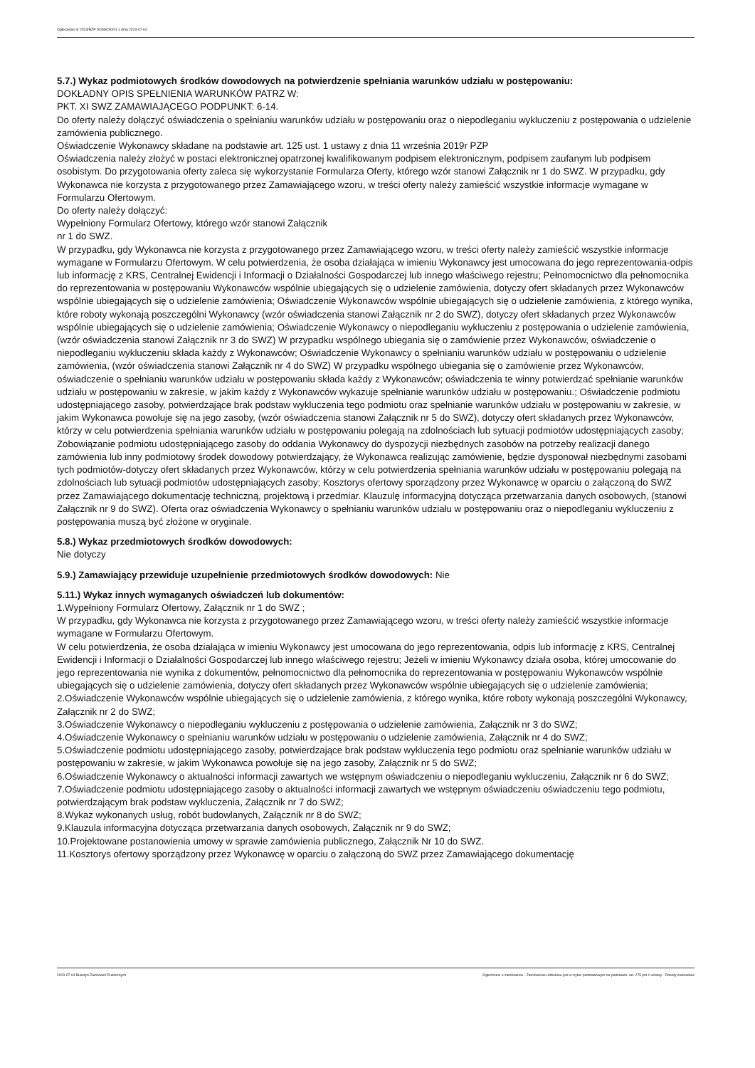Ogłoszenie nr 2023/BZP 00288290/01 z dnia 2023-07-04
5.7.) Wykaz podmiotowych środków dowodowych na potwierdzenie spełniania warunków udziału w postępowaniu:
DOKŁADNY OPIS SPEŁNIENIA WARUNKÓW PATRZ W:
PKT. XI SWZ ZAMAWIAJĄCEGO PODPUNKT: 6-14.
Do oferty należy dołączyć oświadczenia o spełnianiu warunków udziału w postępowaniu oraz o niepodleganiu wykluczeniu z postępowania o udzielenie zamówienia publicznego.
Oświadczenie Wykonawcy składane na podstawie art. 125 ust. 1 ustawy z dnia 11 września 2019r PZP
Oświadczenia należy złożyć w postaci elektronicznej opatrzonej kwalifikowanym podpisem elektronicznym, podpisem zaufanym lub podpisem osobistym. Do przygotowania oferty zaleca się wykorzystanie Formularza Oferty, którego wzór stanowi Załącznik nr 1 do SWZ. W przypadku, gdy Wykonawca nie korzysta z przygotowanego przez Zamawiającego wzoru, w treści oferty należy zamieścić wszystkie informacje wymagane w Formularzu Ofertowym.
Do oferty należy dołączyć:
Wypełniony Formularz Ofertowy, którego wzór stanowi Załącznik
nr 1 do SWZ.
W przypadku, gdy Wykonawca nie korzysta z przygotowanego przez Zamawiającego wzoru, w treści oferty należy zamieścić wszystkie informacje wymagane w Formularzu Ofertowym. W celu potwierdzenia, że osoba działająca w imieniu Wykonawcy jest umocowana do jego reprezentowania-odpis lub informację z KRS, Centralnej Ewidencji i Informacji o Działalności Gospodarczej lub innego właściwego rejestru; Pełnomocnictwo dla pełnomocnika do reprezentowania w postępowaniu Wykonawców wspólnie ubiegających się o udzielenie zamówienia, dotyczy ofert składanych przez Wykonawców wspólnie ubiegających się o udzielenie zamówienia; Oświadczenie Wykonawców wspólnie ubiegających się o udzielenie zamówienia, z którego wynika, które roboty wykonają poszczególni Wykonawcy (wzór oświadczenia stanowi Załącznik nr 2 do SWZ), dotyczy ofert składanych przez Wykonawców wspólnie ubiegających się o udzielenie zamówienia; Oświadczenie Wykonawcy o niepodleganiu wykluczeniu z postępowania o udzielenie zamówienia, (wzór oświadczenia stanowi Załącznik nr 3 do SWZ) W przypadku wspólnego ubiegania się o zamówienie przez Wykonawców, oświadczenie o niepodleganiu wykluczeniu składa każdy z Wykonawców; Oświadczenie Wykonawcy o spełnianiu warunków udziału w postępowaniu o udzielenie zamówienia, (wzór oświadczenia stanowi Załącznik nr 4 do SWZ) W przypadku wspólnego ubiegania się o zamówienie przez Wykonawców, oświadczenie o spełnianiu warunków udziału w postępowaniu składa każdy z Wykonawców; oświadczenia te winny potwierdzać spełnianie warunków udziału w postępowaniu w zakresie, w jakim każdy z Wykonawców wykazuje spełnianie warunków udziału w postępowaniu.; Oświadczenie podmiotu udostępniającego zasoby, potwierdzające brak podstaw wykluczenia tego podmiotu oraz spełnianie warunków udziału w postępowaniu w zakresie, w jakim Wykonawca powołuje się na jego zasoby, (wzór oświadczenia stanowi Załącznik nr 5 do SWZ), dotyczy ofert składanych przez Wykonawców, którzy w celu potwierdzenia spełniania warunków udziału w postępowaniu polegają na zdolnościach lub sytuacji podmiotów udostępniających zasoby; Zobowiązanie podmiotu udostępniającego zasoby do oddania Wykonawcy do dyspozycji niezbędnych zasobów na potrzeby realizacji danego zamówienia lub inny podmiotowy środek dowodowy potwierdzający, że Wykonawca realizując zamówienie, będzie dysponował niezbędnymi zasobami tych podmiotów-dotyczy ofert składanych przez Wykonawców, którzy w celu potwierdzenia spełniania warunków udziału w postępowaniu polegają na zdolnościach lub sytuacji podmiotów udostępniających zasoby; Kosztorys ofertowy sporządzony przez Wykonawcę w oparciu o załączoną do SWZ przez Zamawiającego dokumentację techniczną, projektową i przedmiar. Klauzulę informacyjną dotycząca przetwarzania danych osobowych, (stanowi Załącznik nr 9 do SWZ). Oferta oraz oświadczenia Wykonawcy o spełnianiu warunków udziału w postępowaniu oraz o niepodleganiu wykluczeniu z postępowania muszą być złożone w oryginale.
5.8.) Wykaz przedmiotowych środków dowodowych:
Nie dotyczy
5.9.) Zamawiający przewiduje uzupełnienie przedmiotowych środków dowodowych: Nie
5.11.) Wykaz innych wymaganych oświadczeń lub dokumentów:
1.Wypełniony Formularz Ofertowy, Załącznik nr 1 do SWZ ;
W przypadku, gdy Wykonawca nie korzysta z przygotowanego przez Zamawiającego wzoru, w treści oferty należy zamieścić wszystkie informacje wymagane w Formularzu Ofertowym.
W celu potwierdzenia, że osoba działająca w imieniu Wykonawcy jest umocowana do jego reprezentowania, odpis lub informację z KRS, Centralnej Ewidencji i Informacji o Działalności Gospodarczej lub innego właściwego rejestru; Jeżeli w imieniu Wykonawcy działa osoba, której umocowanie do jego reprezentowania nie wynika z dokumentów, pełnomocnictwo dla pełnomocnika do reprezentowania w postępowaniu Wykonawców wspólnie ubiegających się o udzielenie zamówienia, dotyczy ofert składanych przez Wykonawców wspólnie ubiegających się o udzielenie zamówienia;
2.Oświadczenie Wykonawców wspólnie ubiegających się o udzielenie zamówienia, z którego wynika, które roboty wykonają poszczególni Wykonawcy, Załącznik nr 2 do SWZ;
3.Oświadczenie Wykonawcy o niepodleganiu wykluczeniu z postępowania o udzielenie zamówienia, Załącznik nr 3 do SWZ;
4.Oświadczenie Wykonawcy o spełnianiu warunków udziału w postępowaniu o udzielenie zamówienia, Załącznik nr 4 do SWZ;
5.Oświadczenie podmiotu udostępniającego zasoby, potwierdzające brak podstaw wykluczenia tego podmiotu oraz spełnianie warunków udziału w postępowaniu w zakresie, w jakim Wykonawca powołuje się na jego zasoby, Załącznik nr 5 do SWZ;
6.Oświadczenie Wykonawcy o aktualności informacji zawartych we wstępnym oświadczeniu o niepodleganiu wykluczeniu, Załącznik nr 6 do SWZ;
7.Oświadczenie podmiotu udostępniającego zasoby o aktualności informacji zawartych we wstępnym oświadczeniu oświadczeniu tego podmiotu, potwierdzającym brak podstaw wykluczenia, Załącznik nr 7 do SWZ;
8.Wykaz wykonanych usług, robót budowlanych, Załącznik nr 8 do SWZ;
9.Klauzula informacyjna dotycząca przetwarzania danych osobowych, Załącznik nr 9 do SWZ;
10.Projektowane postanowienia umowy w sprawie zamówienia publicznego, Załącznik Nr 10 do SWZ.
11.Kosztorys ofertowy sporządzony przez Wykonawcę w oparciu o załączoną do SWZ przez Zamawiającego dokumentację
2023-07-04 Biuletyn Zamówień Publicznych Ogłoszenie o zamówieniu - Zamówienie udzielane jest w trybie podstawowym na podstawie: art. 275 pkt 1 ustawy - Roboty budowlane